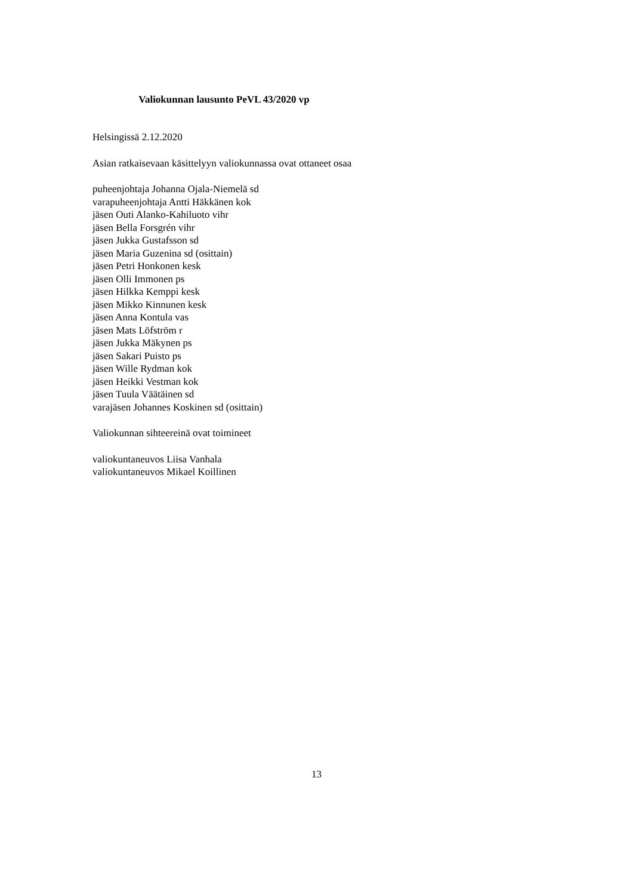Valiokunnan lausunto PeVL 43/2020 vp
Helsingissä 2.12.2020
Asian ratkaisevaan käsittelyyn valiokunnassa ovat ottaneet osaa
puheenjohtaja Johanna Ojala-Niemelä sd
varapuheenjohtaja Antti Häkkänen kok
jäsen Outi Alanko-Kahiluoto vihr
jäsen Bella Forsgrén vihr
jäsen Jukka Gustafsson sd
jäsen Maria Guzenina sd (osittain)
jäsen Petri Honkonen kesk
jäsen Olli Immonen ps
jäsen Hilkka Kemppi kesk
jäsen Mikko Kinnunen kesk
jäsen Anna Kontula vas
jäsen Mats Löfström r
jäsen Jukka Mäkynen ps
jäsen Sakari Puisto ps
jäsen Wille Rydman kok
jäsen Heikki Vestman kok
jäsen Tuula Väätäinen sd
varajäsen Johannes Koskinen sd (osittain)
Valiokunnan sihteereinä ovat toimineet
valiokuntaneuvos Liisa Vanhala
valiokuntaneuvos Mikael Koillinen
13